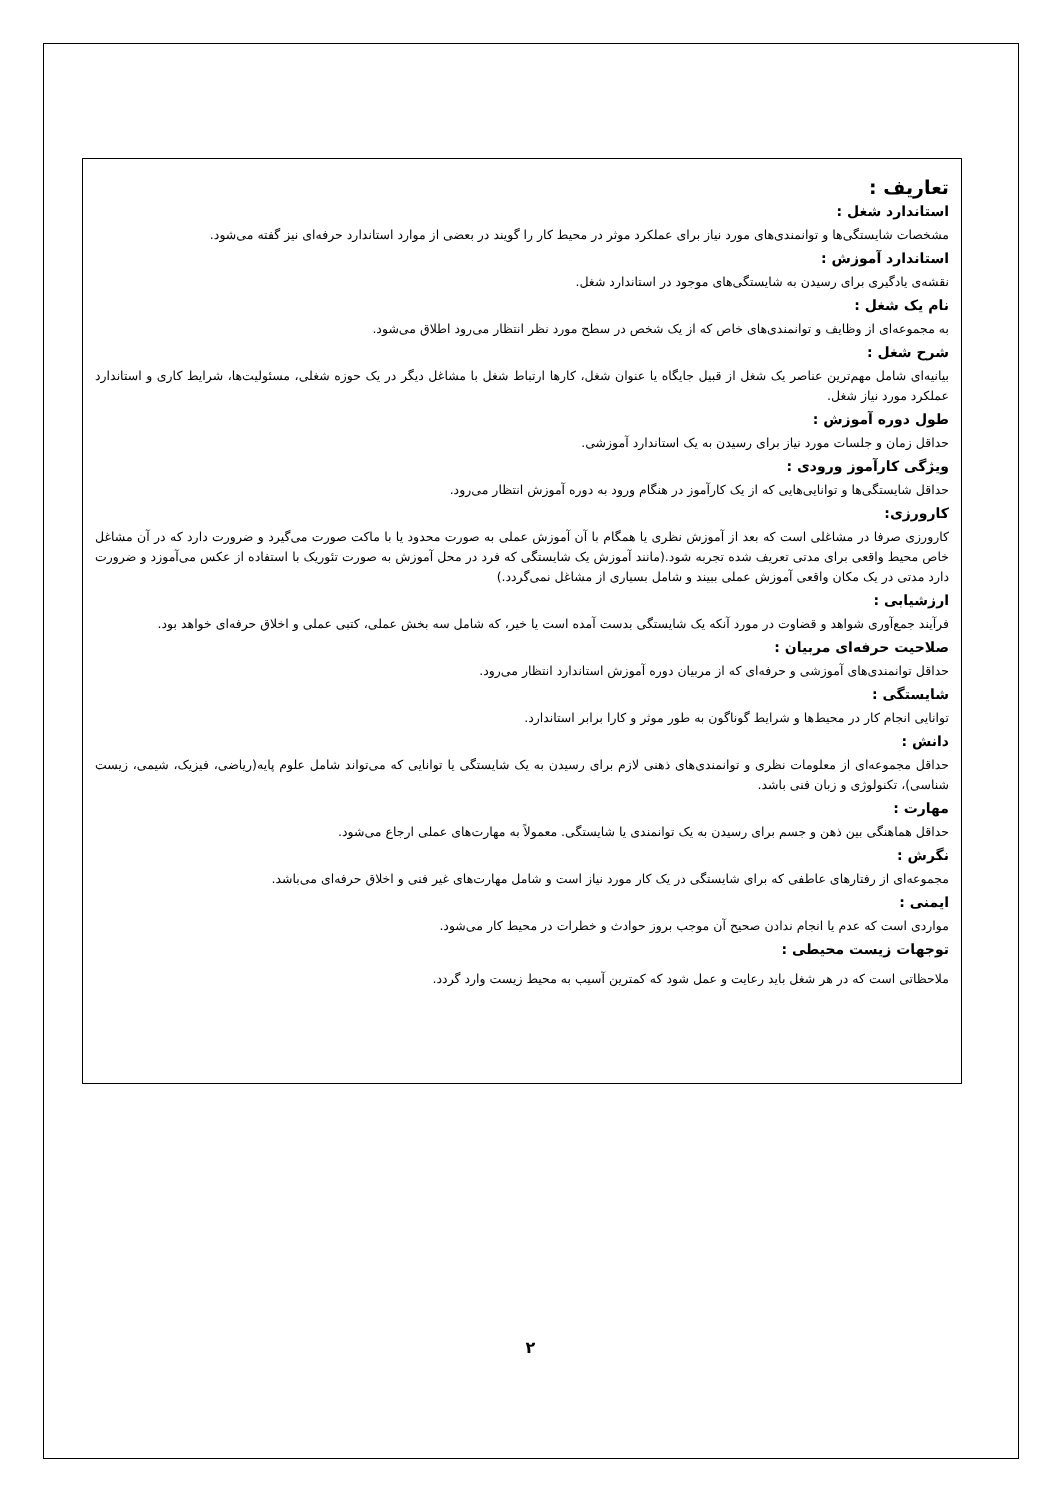تعاریف :
استاندارد شغل :
مشخصات شایستگی‌ها و توانمندی‌های مورد نیاز برای عملکرد موثر در محیط کار را گویند در بعضی از موارد استاندارد حرفه‌ای نیز گفته می‌شود.
استاندارد آموزش :
نقشه‌ی یادگیری برای رسیدن به شایستگی‌های موجود در استاندارد شغل.
نام یک شغل :
به مجموعه‌ای از وظایف و توانمندی‌های خاص که از یک شخص در سطح مورد نظر انتظار می‌رود اطلاق می‌شود.
شرح شغل :
بیانیه‌ای شامل مهم‌ترین عناصر یک شغل از قبیل جایگاه یا عنوان شغل، کارها ارتباط شغل با مشاغل دیگر در یک حوزه شغلی، مسئولیت‌ها، شرایط کاری و استاندارد عملکرد مورد نیاز شغل.
طول دوره آموزش :
حداقل زمان و جلسات مورد نیاز برای رسیدن به یک استاندارد آموزشی.
ویژگی کارآموز ورودی :
حداقل شایستگی‌ها و توانایی‌هایی که از یک کارآموز در هنگام ورود به دوره آموزش انتظار می‌رود.
کارورزی:
کارورزی صرفا در مشاغلی است که بعد از آموزش نظری یا همگام با آن آموزش عملی به صورت محدود یا با ماکت صورت می‌گیرد و ضرورت دارد که در آن مشاغل خاص محیط واقعی برای مدتی تعریف شده تجربه شود.(مانند آموزش یک شایستگی که فرد در محل آموزش به صورت تئوریک با استفاده از عکس می‌آموزد و ضرورت دارد مدتی در یک مکان واقعی آموزش عملی ببیند و شامل بسیاری از مشاغل نمی‌گردد.)
ارزشیابی :
فرآیند جمع‌آوری شواهد و قضاوت در مورد آنکه یک شایستگی بدست آمده است یا خیر، که شامل سه بخش عملی، کتبی عملی و اخلاق حرفه‌ای خواهد بود.
صلاحیت حرفه‌ای مربیان :
حداقل توانمندی‌های آموزشی و حرفه‌ای که از مربیان دوره آموزش استاندارد انتظار می‌رود.
شایستگی :
توانایی انجام کار در محیط‌ها و شرایط گوناگون به طور موثر و کارا برابر استاندارد.
دانش :
حداقل مجموعه‌ای از معلومات نظری و توانمندی‌های ذهنی لازم برای رسیدن به یک شایستگی یا توانایی که می‌تواند شامل علوم پایه(ریاضی، فیزیک، شیمی، زیست شناسی)، تکنولوژی و زبان فنی باشد.
مهارت :
حداقل هماهنگی بین ذهن و جسم برای رسیدن به یک توانمندی یا شایستگی. معمولاً به مهارت‌های عملی ارجاع می‌شود.
نگرش :
مجموعه‌ای از رفتارهای عاطفی که برای شایستگی در یک کار مورد نیاز است و شامل مهارت‌های غیر فنی و اخلاق حرفه‌ای می‌باشد.
ایمنی :
مواردی است که عدم یا انجام ندادن صحیح آن موجب بروز حوادث و خطرات در محیط کار می‌شود.
توجهات زیست محیطی :
ملاحظاتی است که در هر شغل باید رعایت و عمل شود که کمترین آسیب به محیط زیست وارد گردد.
۲